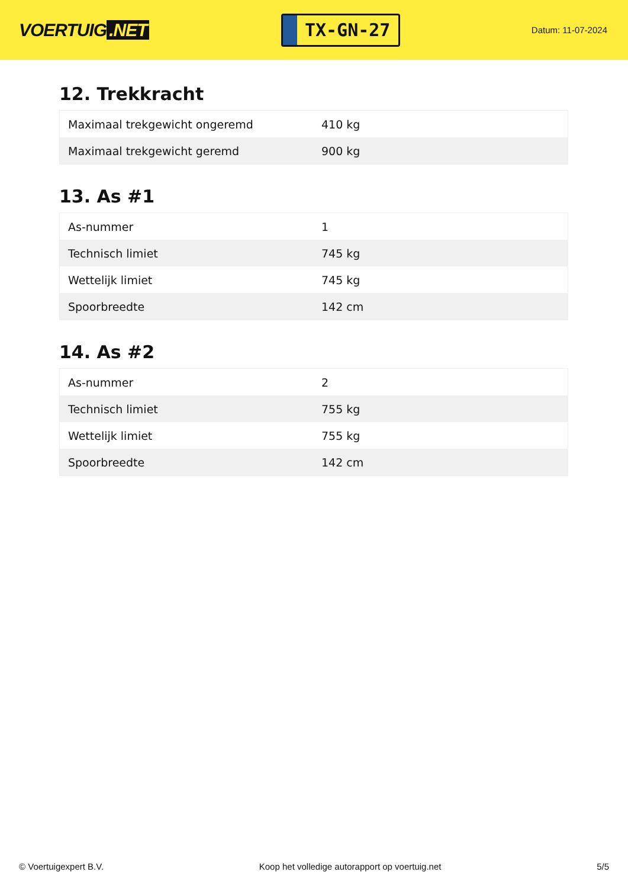VOERTUIG.NET
TX-GN-27
Datum: 11-07-2024
12. Trekkracht
| Maximaal trekgewicht ongeremd | 410 kg |
| Maximaal trekgewicht geremd | 900 kg |
13. As #1
| As-nummer | 1 |
| Technisch limiet | 745 kg |
| Wettelijk limiet | 745 kg |
| Spoorbreedte | 142 cm |
14. As #2
| As-nummer | 2 |
| Technisch limiet | 755 kg |
| Wettelijk limiet | 755 kg |
| Spoorbreedte | 142 cm |
© Voertuigexpert B.V. Koop het volledige autorapport op voertuig.net 5/5